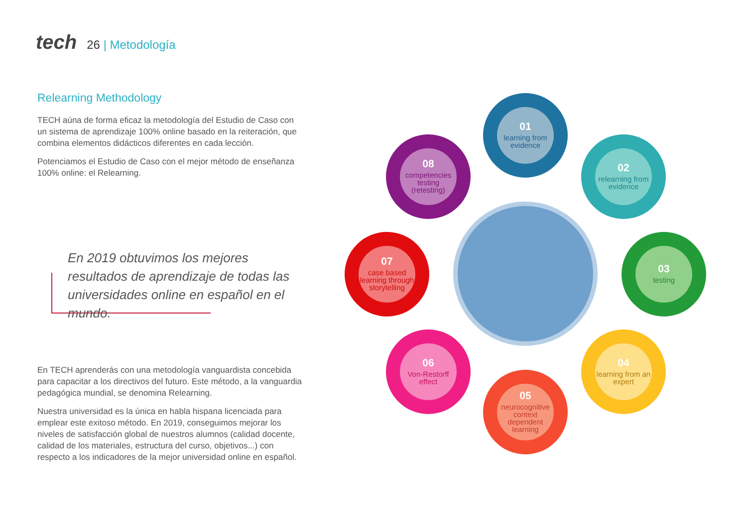tech 26 | Metodología
Relearning Methodology
TECH aúna de forma eficaz la metodología del Estudio de Caso con un sistema de aprendizaje 100% online basado en la reiteración, que combina elementos didácticos diferentes en cada lección.
Potenciamos el Estudio de Caso con el mejor método de enseñanza 100% online: el Relearning.
En 2019 obtuvimos los mejores resultados de aprendizaje de todas las universidades online en español en el mundo.
En TECH aprenderás con una metodología vanguardista concebida para capacitar a los directivos del futuro. Este método, a la vanguardia pedagógica mundial, se denomina Relearning.
Nuestra universidad es la única en habla hispana licenciada para emplear este exitoso método. En 2019, conseguimos mejorar los niveles de satisfacción global de nuestros alumnos (calidad docente, calidad de los materiales, estructura del curso, objetivos...) con respecto a los indicadores de la mejor universidad online en español.
01
learning from evidence
02
relearning from evidence
03
testing
04
learning from an expert
05
neurocognitive context dependent learning
06
Von-Restorff effect
07
case based learning through storytelling
08
competencies testing (retesting)